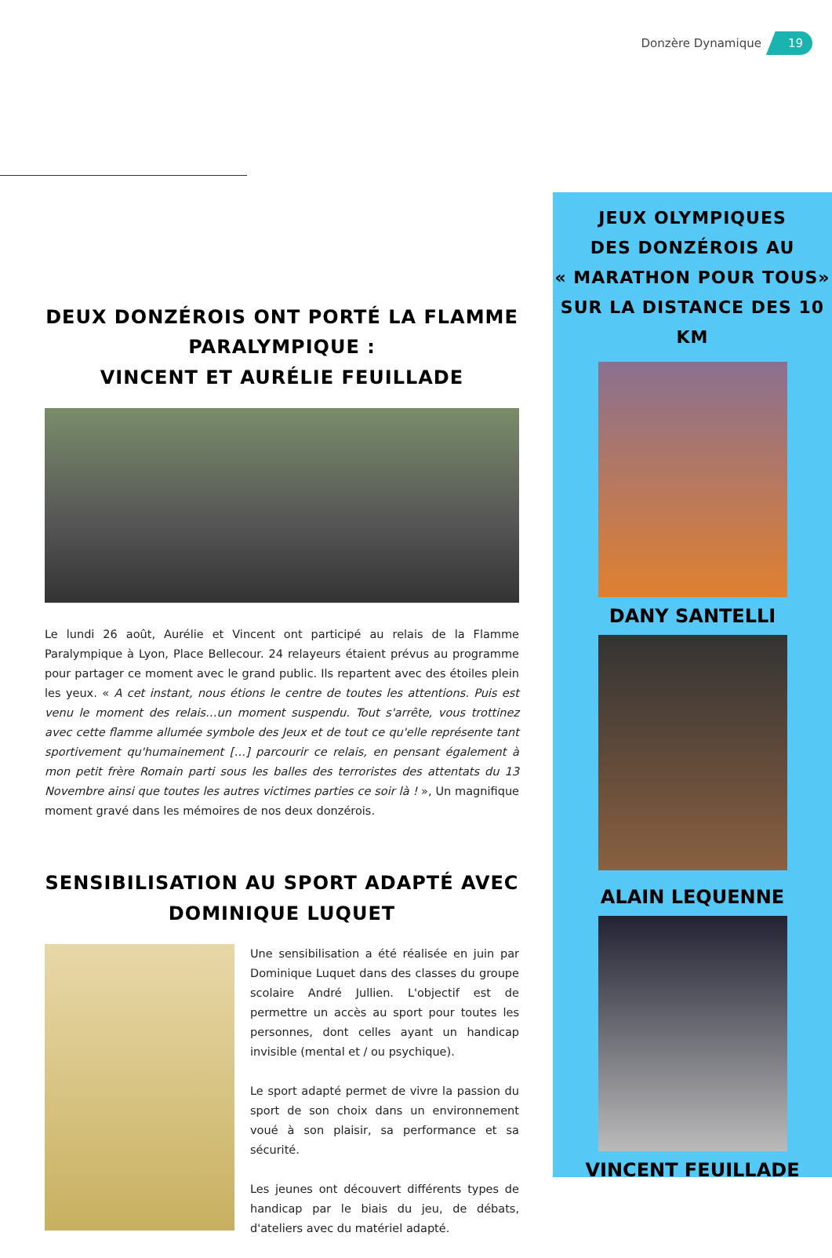Donzère Dynamique 19
DEUX DONZÉROIS ONT PORTÉ LA FLAMME PARALYMPIQUE :
VINCENT ET AURÉLIE FEUILLADE
Le lundi 26 août, Aurélie et Vincent ont participé au relais de la Flamme Paralympique à Lyon, Place Bellecour. 24 relayeurs étaient prévus au programme pour partager ce moment avec le grand public. Ils repartent avec des étoiles plein les yeux. « A cet instant, nous étions le centre de toutes les attentions. Puis est venu le moment des relais…un moment suspendu. Tout s'arrête, vous trottinez avec cette flamme allumée symbole des Jeux et de tout ce qu'elle représente tant sportivement qu'humainement […] parcourir ce relais, en pensant également à mon petit frère Romain parti sous les balles des terroristes des attentats du 13 Novembre ainsi que toutes les autres victimes parties ce soir là ! », Un magnifique moment gravé dans les mémoires de nos deux donzérois.
SENSIBILISATION AU SPORT ADAPTÉ AVEC DOMINIQUE LUQUET
Une sensibilisation a été réalisée en juin par Dominique Luquet dans des classes du groupe scolaire André Jullien. L'objectif est de permettre un accès au sport pour toutes les personnes, dont celles ayant un handicap invisible (mental et / ou psychique).
Le sport adapté permet de vivre la passion du sport de son choix dans un environnement voué à son plaisir, sa performance et sa sécurité.
Les jeunes ont découvert différents types de handicap par le biais du jeu, de débats, d'ateliers avec du matériel adapté.
JEUX OLYMPIQUES
DES DONZÉROIS AU
« MARATHON POUR TOUS»
SUR LA DISTANCE DES 10 KM
DANY SANTELLI
ALAIN LEQUENNE
VINCENT FEUILLADE